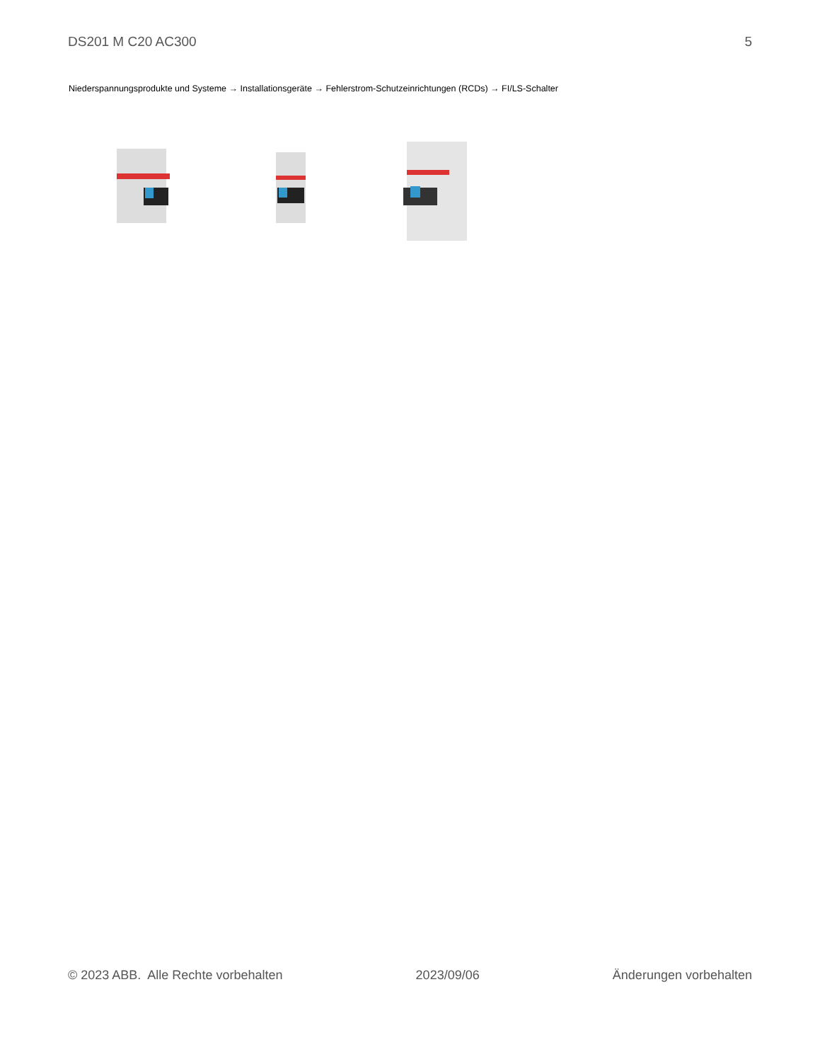DS201 M C20 AC300 5
Niederspannungsprodukte und Systeme → Installationsgeräte → Fehlerstrom-Schutzeinrichtungen (RCDs) → FI/LS-Schalter
© 2023 ABB. Alle Rechte vorbehalten 2023/09/06 Änderungen vorbehalten